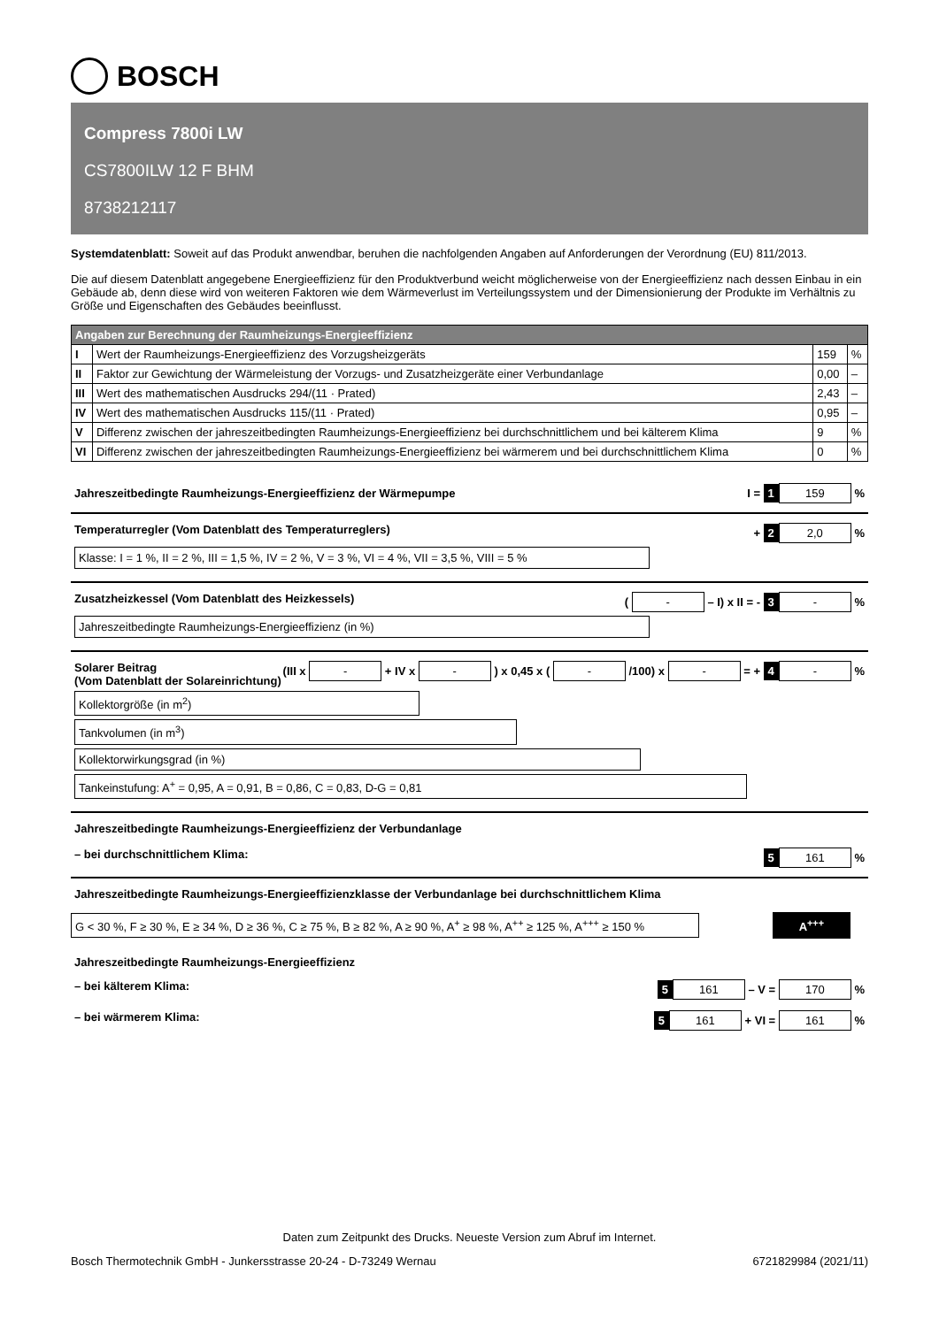BOSCH
Compress 7800i LW
CS7800ILW 12 F BHM
8738212117
Systemdatenblatt: Soweit auf das Produkt anwendbar, beruhen die nachfolgenden Angaben auf Anforderungen der Verordnung (EU) 811/2013.
Die auf diesem Datenblatt angegebene Energieeffizienz für den Produktverbund weicht möglicherweise von der Energieeffizienz nach dessen Einbau in ein Gebäude ab, denn diese wird von weiteren Faktoren wie dem Wärmeverlust im Verteilungssystem und der Dimensionierung der Produkte im Verhältnis zu Größe und Eigenschaften des Gebäudes beeinflusst.
| Angaben zur Berechnung der Raumheizungs-Energieeffizienz | | | |
| --- | --- | --- | --- |
| I | Wert der Raumheizungs-Energieeffizienz des Vorzugsheizgeräts | 159 | % |
| II | Faktor zur Gewichtung der Wärmeleistung der Vorzugs- und Zusatzheizgeräte einer Verbundanlage | 0,00 | – |
| III | Wert des mathematischen Ausdrucks 294/(11 · Prated) | 2,43 | – |
| IV | Wert des mathematischen Ausdrucks 115/(11 · Prated) | 0,95 | – |
| V | Differenz zwischen der jahreszeitbedingten Raumheizungs-Energieeffizienz bei durchschnittlichem und bei kälterem Klima | 9 | % |
| VI | Differenz zwischen der jahreszeitbedingten Raumheizungs-Energieeffizienz bei wärmerem und bei durchschnittlichem Klima | 0 | % |
Jahreszeitbedingte Raumheizungs-Energieeffizienz der Wärmepumpe I = 1 159 %
Temperaturregler (Vom Datenblatt des Temperaturreglers) + 2 2,0 %
Klasse: I = 1 %, II = 2 %, III = 1,5 %, IV = 2 %, V = 3 %, VI = 4 %, VII = 3,5 %, VIII = 5 %
Zusatzheizkessel (Vom Datenblatt des Heizkessels) ( - – I) x II = - 3 - %
Jahreszeitbedingte Raumheizungs-Energieeffizienz (in %)
Solarer Beitrag
(Vom Datenblatt der Solareinrichtung) (III x - + IV x - ) x 0,45 x ( - /100) x - = + 4 - %
Kollektorgröße (in m<sup>2</sup>)
Tankvolumen (in m<sup>3</sup>)
Kollektorwirkungsgrad (in %)
Tankeinstufung: A<sup>+</sup> = 0,95, A = 0,91, B = 0,86, C = 0,83, D-G = 0,81
Jahreszeitbedingte Raumheizungs-Energieeffizienz der Verbundanlage
– bei durchschnittlichem Klima: 5 161 %
Jahreszeitbedingte Raumheizungs-Energieeffizienzklasse der Verbundanlage bei durchschnittlichem Klima
G < 30 %, F ≥ 30 %, E ≥ 34 %, D ≥ 36 %, C ≥ 75 %, B ≥ 82 %, A ≥ 90 %, A<sup>+</sup> ≥ 98 %, A<sup>++</sup> ≥ 125 %, A<sup>+++</sup> ≥ 150 %
A<sup>+++</sup>
Jahreszeitbedingte Raumheizungs-Energieeffizienz
– bei kälterem Klima: 5 161 – V = 170 %
– bei wärmerem Klima: 5 161 + VI = 161 %
Daten zum Zeitpunkt des Drucks. Neueste Version zum Abruf im Internet.
Bosch Thermotechnik GmbH - Junkersstrasse 20-24 - D-73249 Wernau 6721829984 (2021/11)